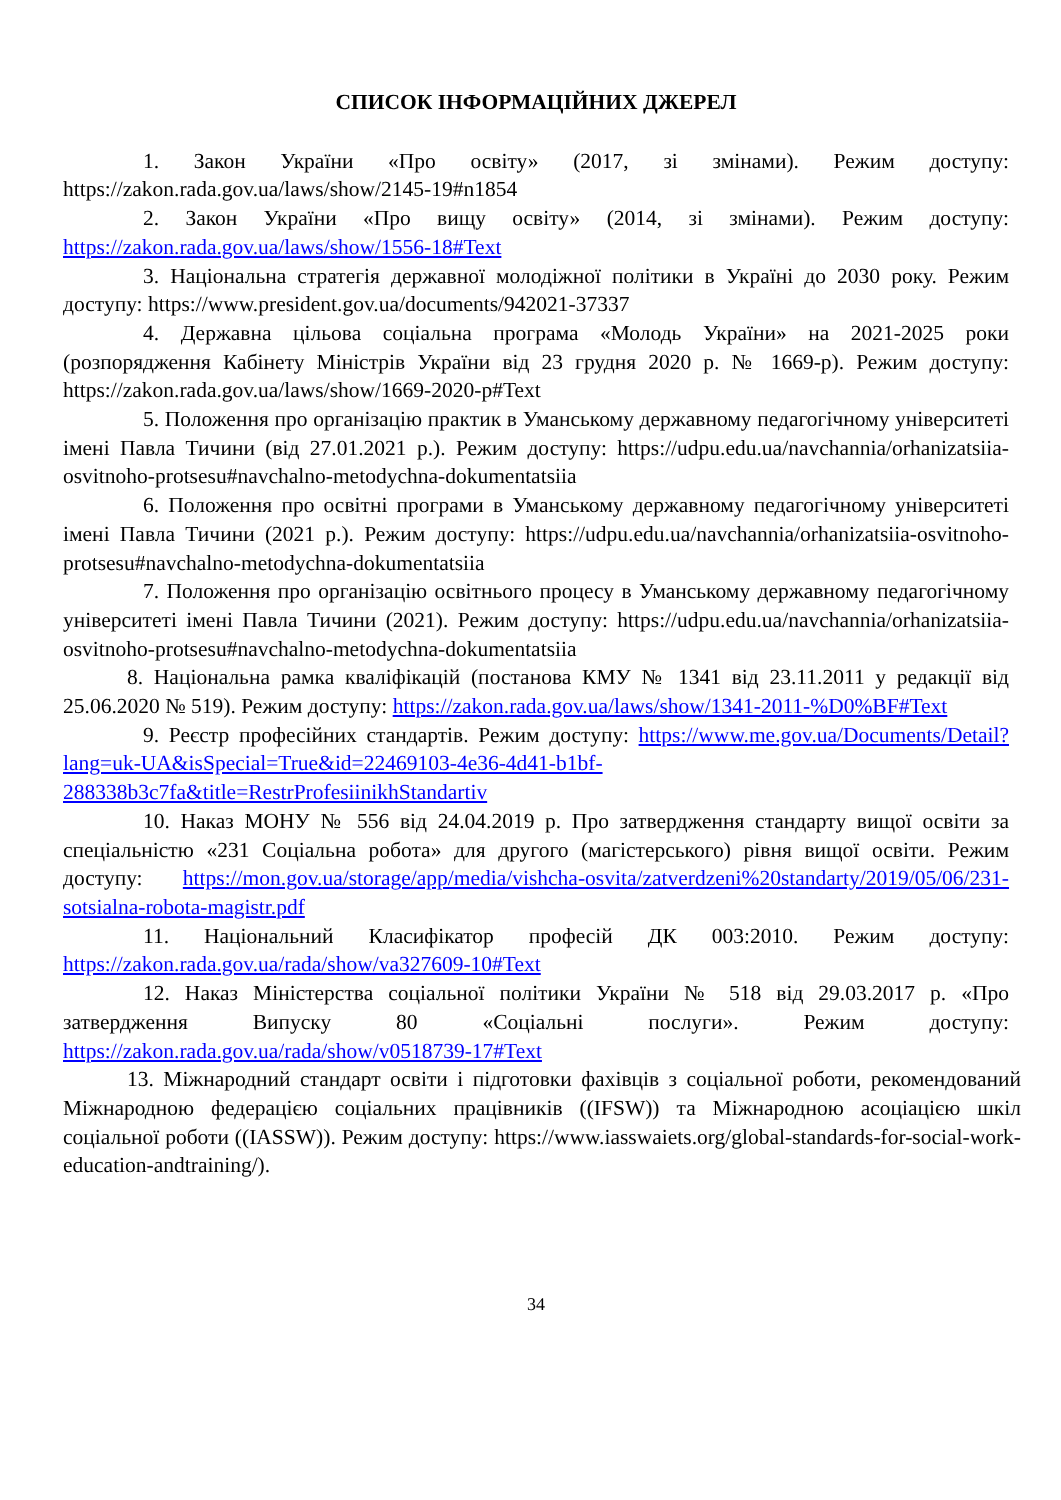СПИСОК ІНФОРМАЦІЙНИХ ДЖЕРЕЛ
1. Закон України «Про освіту» (2017, зі змінами). Режим доступу: https://zakon.rada.gov.ua/laws/show/2145-19#n1854
2. Закон України «Про вищу освіту» (2014, зі змінами). Режим доступу: https://zakon.rada.gov.ua/laws/show/1556-18#Text
3. Національна стратегія державної молодіжної політики в Україні до 2030 року. Режим доступу: https://www.president.gov.ua/documents/942021-37337
4. Державна цільова соціальна програма «Молодь України» на 2021-2025 роки (розпорядження Кабінету Міністрів України від 23 грудня 2020 р. № 1669-р). Режим доступу: https://zakon.rada.gov.ua/laws/show/1669-2020-р#Text
5. Положення про організацію практик в Уманському державному педагогічному університеті імені Павла Тичини (від 27.01.2021 р.). Режим доступу: https://udpu.edu.ua/navchannia/orhanizatsiia-osvitnoho-protsesu#navchalno-metodychna-dokumentatsiia
6. Положення про освітні програми в Уманському державному педагогічному університеті імені Павла Тичини (2021 р.). Режим доступу: https://udpu.edu.ua/navchannia/orhanizatsiia-osvitnoho-protsesu#navchalno-metodychna-dokumentatsiia
7. Положення про організацію освітнього процесу в Уманському державному педагогічному університеті імені Павла Тичини (2021). Режим доступу: https://udpu.edu.ua/navchannia/orhanizatsiia-osvitnoho-protsesu#navchalno-metodychna-dokumentatsiia
8. Національна рамка кваліфікацій (постанова КМУ № 1341 від 23.11.2011 у редакції від 25.06.2020 № 519). Режим доступу: https://zakon.rada.gov.ua/laws/show/1341-2011-%D0%BF#Text
9. Реєстр професійних стандартів. Режим доступу: https://www.me.gov.ua/Documents/Detail?lang=uk-UA&isSpecial=True&id=22469103-4e36-4d41-b1bf-288338b3c7fa&title=RestrProfesiinikhStandartiv
10. Наказ МОНУ № 556 від 24.04.2019 р. Про затвердження стандарту вищої освіти за спеціальністю «231 Соціальна робота» для другого (магістерського) рівня вищої освіти. Режим доступу: https://mon.gov.ua/storage/app/media/vishcha-osvita/zatverdzeni%20standarty/2019/05/06/231-sotsialna-robota-magistr.pdf
11. Національний Класифікатор професій ДК 003:2010. Режим доступу: https://zakon.rada.gov.ua/rada/show/va327609-10#Text
12. Наказ Міністерства соціальної політики України № 518 від 29.03.2017 р. «Про затвердження Випуску 80 «Соціальні послуги». Режим доступу: https://zakon.rada.gov.ua/rada/show/v0518739-17#Text
13. Міжнародний стандарт освіти і підготовки фахівців з соціальної роботи, рекомендований Міжнародною федерацією соціальних працівників ((IFSW)) та Міжнародною асоціацією шкіл соціальної роботи ((IASSW)). Режим доступу: https://www.iasswaiets.org/global-standards-for-social-work-education-andtraining/).
34